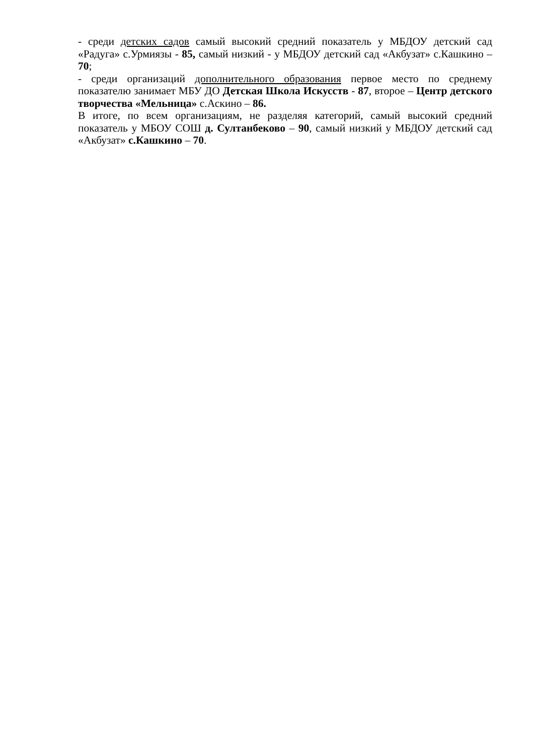- среди детских садов самый высокий средний показатель у МБДОУ детский сад «Радуга» с.Урмиязы - 85, самый низкий - у МБДОУ детский сад «Акбузат» с.Кашкино – 70;
- среди организаций дополнительного образования первое место по среднему показателю занимает МБУ ДО Детская Школа Искусств - 87, второе – Центр детского творчества «Мельница» с.Аскино – 86.
В итоге, по всем организациям, не разделяя категорий, самый высокий средний показатель у МБОУ СОШ д. Султанбеково – 90, самый низкий у МБДОУ детский сад «Акбузат» с.Кашкино – 70.